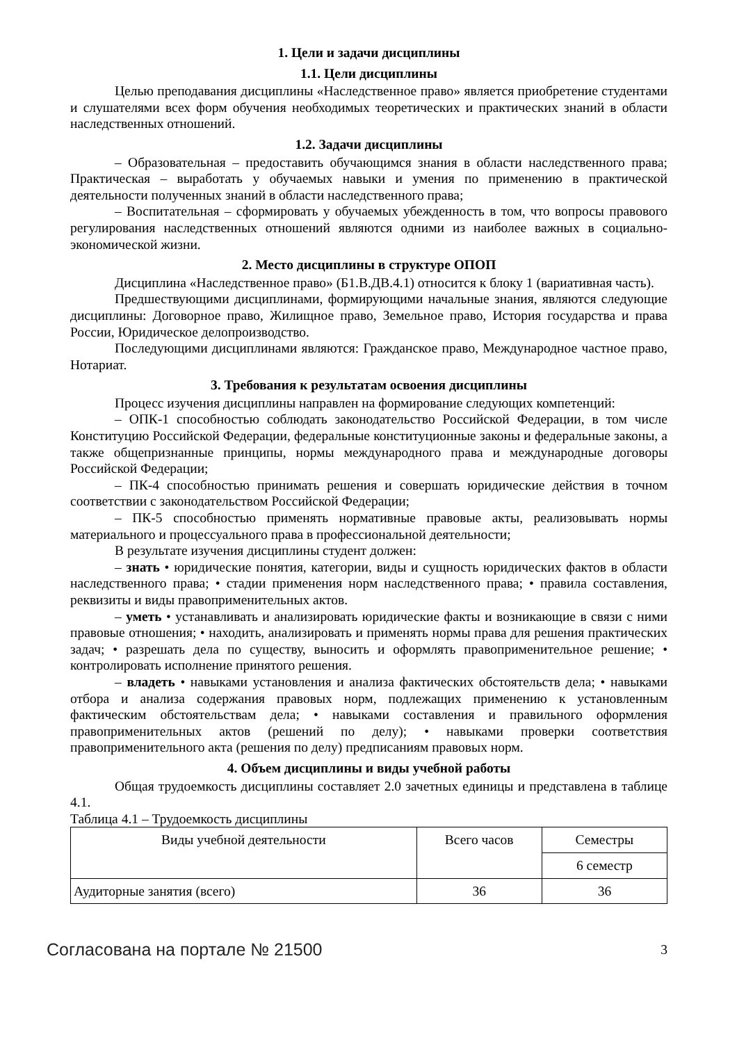1. Цели и задачи дисциплины
1.1. Цели дисциплины
Целью преподавания дисциплины «Наследственное право» является приобретение студентами и слушателями всех форм обучения необходимых теоретических и практических знаний в области наследственных отношений.
1.2. Задачи дисциплины
– Образовательная – предоставить обучающимся знания в области наследственного права; Практическая – выработать у обучаемых навыки и умения по применению в практической деятельности полученных знаний в области наследственного права;
– Воспитательная – сформировать у обучаемых убежденность в том, что вопросы правового регулирования наследственных отношений являются одними из наиболее важных в социально-экономической жизни.
2. Место дисциплины в структуре ОПОП
Дисциплина «Наследственное право» (Б1.В.ДВ.4.1) относится к блоку 1 (вариативная часть).
Предшествующими дисциплинами, формирующими начальные знания, являются следующие дисциплины: Договорное право, Жилищное право, Земельное право, История государства и права России, Юридическое делопроизводство.
Последующими дисциплинами являются: Гражданское право, Международное частное право, Нотариат.
3. Требования к результатам освоения дисциплины
Процесс изучения дисциплины направлен на формирование следующих компетенций:
– ОПК-1 способностью соблюдать законодательство Российской Федерации, в том числе Конституцию Российской Федерации, федеральные конституционные законы и федеральные законы, а также общепризнанные принципы, нормы международного права и международные договоры Российской Федерации;
– ПК-4 способностью принимать решения и совершать юридические действия в точном соответствии с законодательством Российской Федерации;
– ПК-5 способностью применять нормативные правовые акты, реализовывать нормы материального и процессуального права в профессиональной деятельности;
В результате изучения дисциплины студент должен:
– знать • юридические понятия, категории, виды и сущность юридических фактов в области наследственного права; • стадии применения норм наследственного права; • правила составления, реквизиты и виды правоприменительных актов.
– уметь • устанавливать и анализировать юридические факты и возникающие в связи с ними правовые отношения; • находить, анализировать и применять нормы права для решения практических задач; • разрешать дела по существу, выносить и оформлять правоприменительное решение; • контролировать исполнение принятого решения.
– владеть • навыками установления и анализа фактических обстоятельств дела; • навыками отбора и анализа содержания правовых норм, подлежащих применению к установленным фактическим обстоятельствам дела; • навыками составления и правильного оформления правоприменительных актов (решений по делу); • навыками проверки соответствия правоприменительного акта (решения по делу) предписаниям правовых норм.
4. Объем дисциплины и виды учебной работы
Общая трудоемкость дисциплины составляет 2.0 зачетных единицы и представлена в таблице 4.1.
Таблица 4.1 – Трудоемкость дисциплины
| Виды учебной деятельности | Всего часов | Семестры |
| --- | --- | --- |
| | | 6 семестр |
| Аудиторные занятия (всего) | 36 | 36 |
Согласована на портале № 21500 3